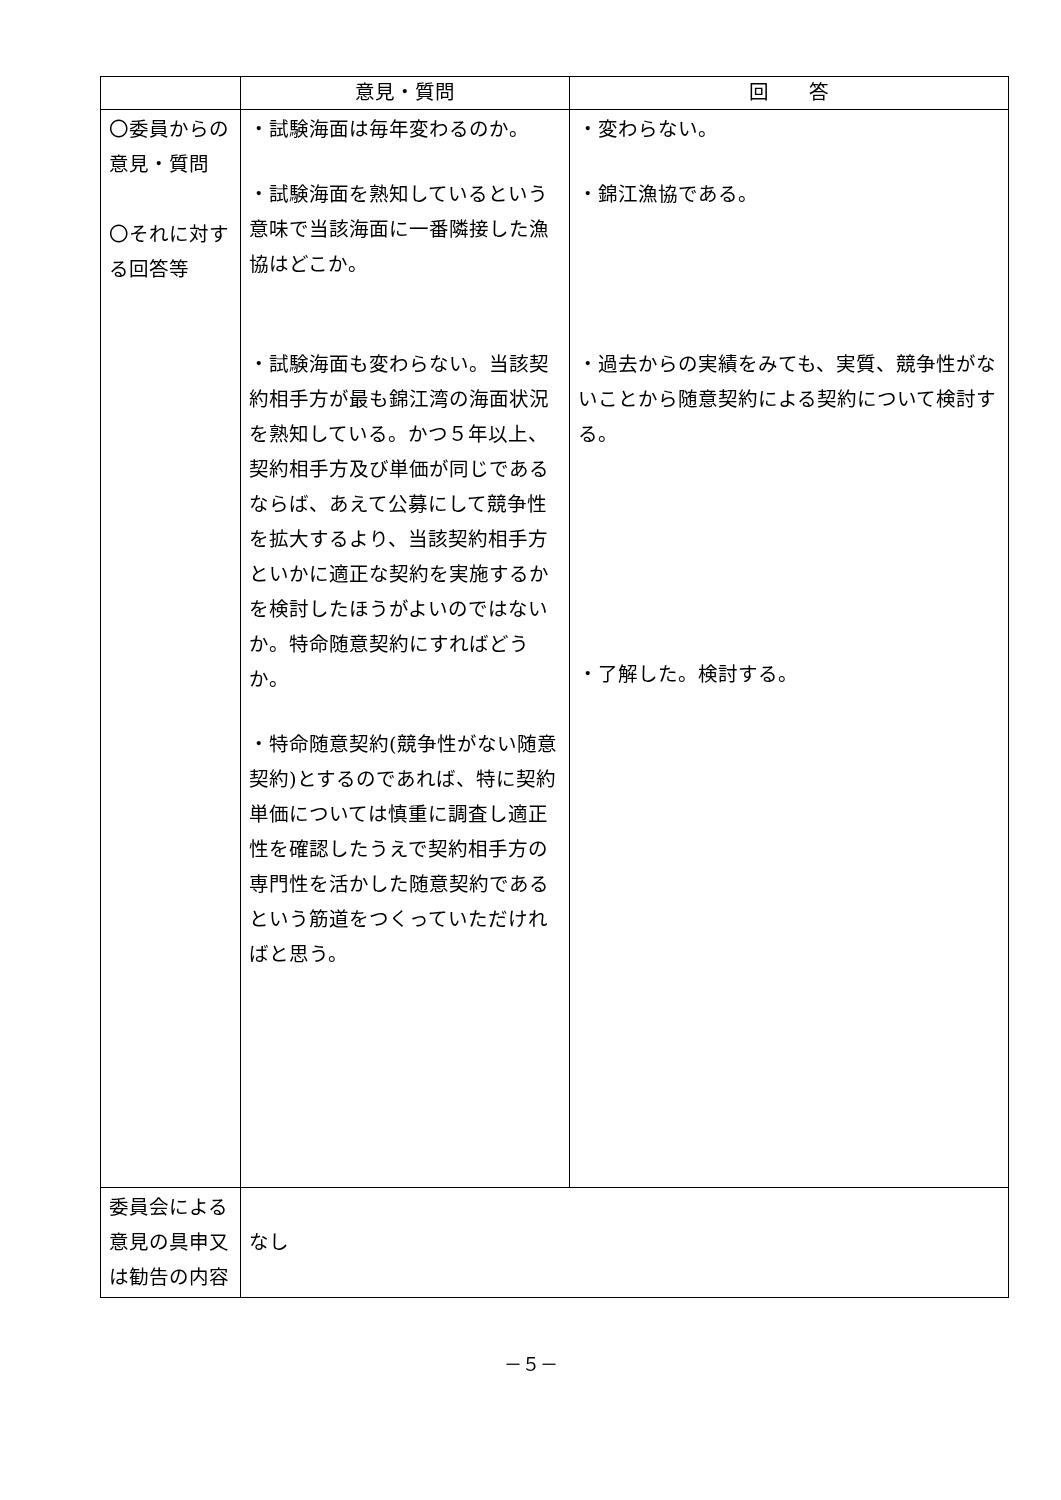| | 意見・質問 | 回 答 |
| --- | --- | --- |
| 〇委員からの意見・質問 〇それに対する回答等 | ・試験海面は毎年変わるのか。 ・試験海面を熟知しているという意味で当該海面に一番隣接した漁協はどこか。 ・試験海面も変わらない。当該契約相手方が最も錦江湾の海面状況を熟知している。かつ５年以上、契約相手方及び単価が同じであるならば、あえて公募にして競争性を拡大するより、当該契約相手方といかに適正な契約を実施するかを検討したほうがよいのではないか。特命随意契約にすればどうか。 ・特命随意契約(競争性がない随意契約)とするのであれば、特に契約単価については慎重に調査し適正性を確認したうえで契約相手方の専門性を活かした随意契約であるという筋道をつくっていただければと思う。 | ・変わらない。 ・錦江漁協である。 ・過去からの実績をみても、実質、競争性がないことから随意契約による契約について検討する。 ・了解した。検討する。 |
| 委員会による意見の具申又は勧告の内容 | なし | |
－５－